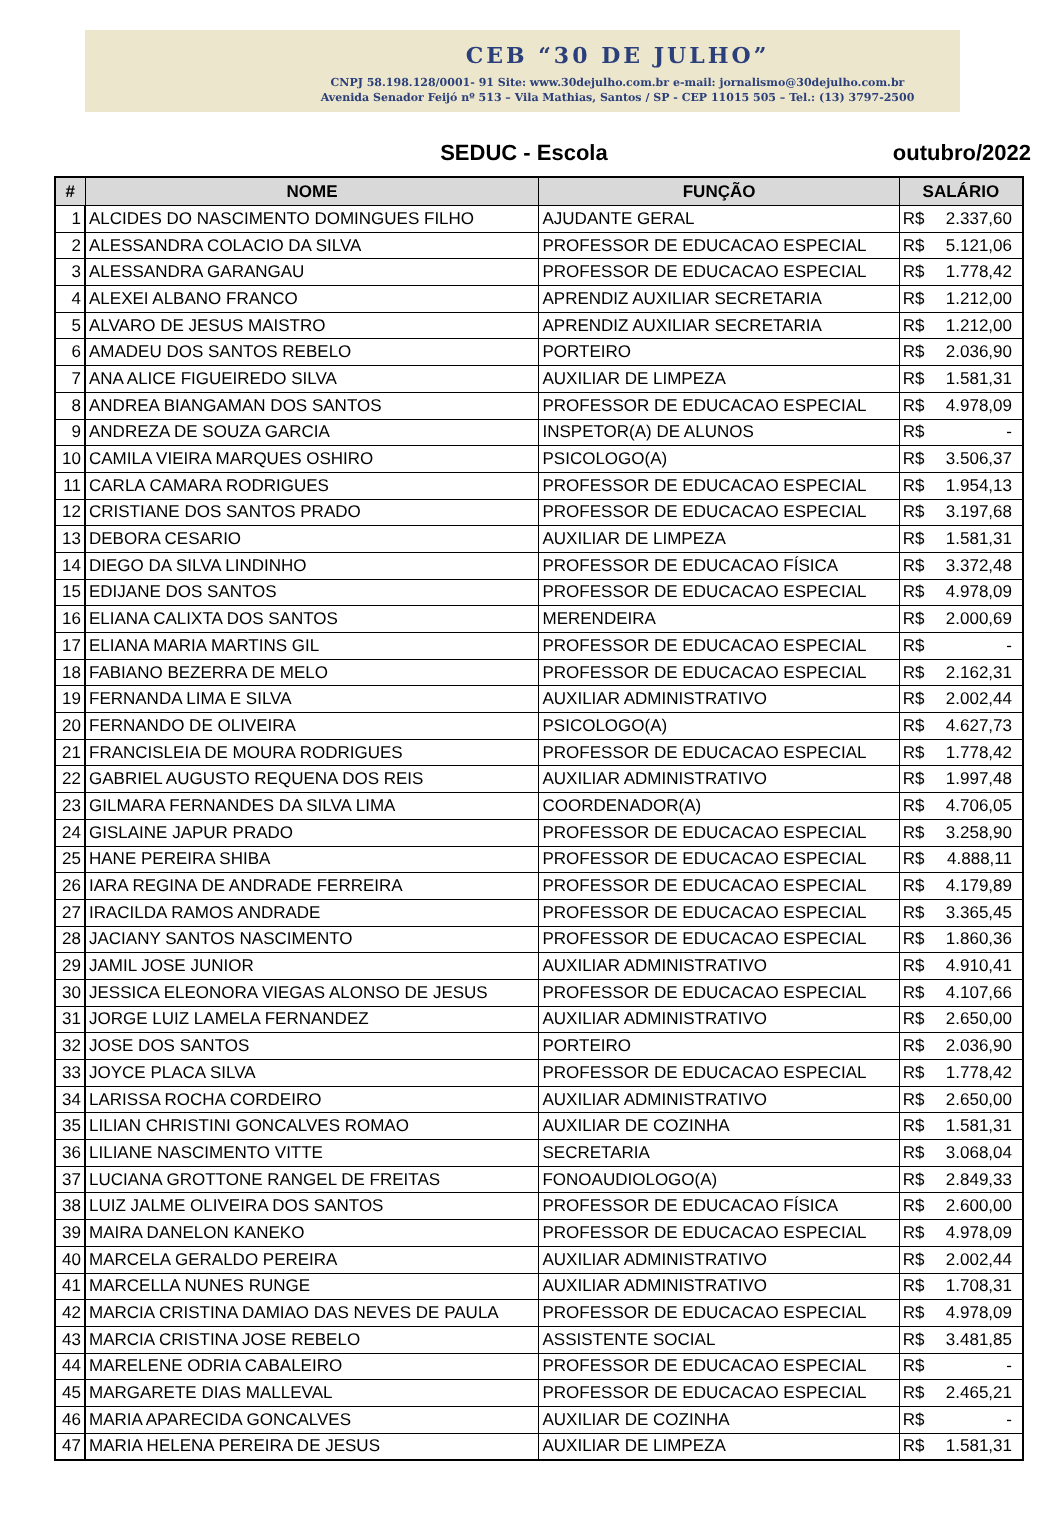CEB “30 DE JULHO”
CNPJ 58.198.128/0001- 91 Site: www.30dejulho.com.br e-mail: jornalismo@30dejulho.com.br
Avenida Senador Feijó nº 513 – Vila Mathias, Santos / SP - CEP 11015 505 – Tel.: (13) 3797-2500
SEDUC - Escola outubro/2022
| # | NOME | FUNÇÃO | SALÁRIO | |
| --- | --- | --- | --- | --- |
| 1 | ALCIDES DO NASCIMENTO DOMINGUES FILHO | AJUDANTE GERAL | R$ | 2.337,60 |
| 2 | ALESSANDRA COLACIO DA SILVA | PROFESSOR DE EDUCACAO ESPECIAL | R$ | 5.121,06 |
| 3 | ALESSANDRA GARANGAU | PROFESSOR DE EDUCACAO ESPECIAL | R$ | 1.778,42 |
| 4 | ALEXEI ALBANO FRANCO | APRENDIZ AUXILIAR SECRETARIA | R$ | 1.212,00 |
| 5 | ALVARO DE JESUS MAISTRO | APRENDIZ AUXILIAR SECRETARIA | R$ | 1.212,00 |
| 6 | AMADEU DOS SANTOS REBELO | PORTEIRO | R$ | 2.036,90 |
| 7 | ANA ALICE FIGUEIREDO SILVA | AUXILIAR DE LIMPEZA | R$ | 1.581,31 |
| 8 | ANDREA BIANGAMAN DOS SANTOS | PROFESSOR DE EDUCACAO ESPECIAL | R$ | 4.978,09 |
| 9 | ANDREZA DE SOUZA GARCIA | INSPETOR(A) DE ALUNOS | R$ | - |
| 10 | CAMILA VIEIRA MARQUES OSHIRO | PSICOLOGO(A) | R$ | 3.506,37 |
| 11 | CARLA CAMARA RODRIGUES | PROFESSOR DE EDUCACAO ESPECIAL | R$ | 1.954,13 |
| 12 | CRISTIANE DOS SANTOS PRADO | PROFESSOR DE EDUCACAO ESPECIAL | R$ | 3.197,68 |
| 13 | DEBORA CESARIO | AUXILIAR DE LIMPEZA | R$ | 1.581,31 |
| 14 | DIEGO DA SILVA LINDINHO | PROFESSOR DE EDUCACAO FÍSICA | R$ | 3.372,48 |
| 15 | EDIJANE DOS SANTOS | PROFESSOR DE EDUCACAO ESPECIAL | R$ | 4.978,09 |
| 16 | ELIANA CALIXTA DOS SANTOS | MERENDEIRA | R$ | 2.000,69 |
| 17 | ELIANA MARIA MARTINS GIL | PROFESSOR DE EDUCACAO ESPECIAL | R$ | - |
| 18 | FABIANO BEZERRA DE MELO | PROFESSOR DE EDUCACAO ESPECIAL | R$ | 2.162,31 |
| 19 | FERNANDA LIMA E SILVA | AUXILIAR ADMINISTRATIVO | R$ | 2.002,44 |
| 20 | FERNANDO DE OLIVEIRA | PSICOLOGO(A) | R$ | 4.627,73 |
| 21 | FRANCISLEIA DE MOURA RODRIGUES | PROFESSOR DE EDUCACAO ESPECIAL | R$ | 1.778,42 |
| 22 | GABRIEL AUGUSTO REQUENA DOS REIS | AUXILIAR ADMINISTRATIVO | R$ | 1.997,48 |
| 23 | GILMARA FERNANDES DA SILVA LIMA | COORDENADOR(A) | R$ | 4.706,05 |
| 24 | GISLAINE JAPUR PRADO | PROFESSOR DE EDUCACAO ESPECIAL | R$ | 3.258,90 |
| 25 | HANE PEREIRA SHIBA | PROFESSOR DE EDUCACAO ESPECIAL | R$ | 4.888,11 |
| 26 | IARA REGINA DE ANDRADE FERREIRA | PROFESSOR DE EDUCACAO ESPECIAL | R$ | 4.179,89 |
| 27 | IRACILDA RAMOS ANDRADE | PROFESSOR DE EDUCACAO ESPECIAL | R$ | 3.365,45 |
| 28 | JACIANY SANTOS NASCIMENTO | PROFESSOR DE EDUCACAO ESPECIAL | R$ | 1.860,36 |
| 29 | JAMIL JOSE JUNIOR | AUXILIAR ADMINISTRATIVO | R$ | 4.910,41 |
| 30 | JESSICA ELEONORA VIEGAS ALONSO DE JESUS | PROFESSOR DE EDUCACAO ESPECIAL | R$ | 4.107,66 |
| 31 | JORGE LUIZ LAMELA FERNANDEZ | AUXILIAR ADMINISTRATIVO | R$ | 2.650,00 |
| 32 | JOSE DOS SANTOS | PORTEIRO | R$ | 2.036,90 |
| 33 | JOYCE PLACA SILVA | PROFESSOR DE EDUCACAO ESPECIAL | R$ | 1.778,42 |
| 34 | LARISSA ROCHA CORDEIRO | AUXILIAR ADMINISTRATIVO | R$ | 2.650,00 |
| 35 | LILIAN CHRISTINI GONCALVES ROMAO | AUXILIAR DE COZINHA | R$ | 1.581,31 |
| 36 | LILIANE NASCIMENTO VITTE | SECRETARIA | R$ | 3.068,04 |
| 37 | LUCIANA GROTTONE RANGEL DE FREITAS | FONOAUDIOLOGO(A) | R$ | 2.849,33 |
| 38 | LUIZ JALME OLIVEIRA DOS SANTOS | PROFESSOR DE EDUCACAO FÍSICA | R$ | 2.600,00 |
| 39 | MAIRA DANELON KANEKO | PROFESSOR DE EDUCACAO ESPECIAL | R$ | 4.978,09 |
| 40 | MARCELA GERALDO PEREIRA | AUXILIAR ADMINISTRATIVO | R$ | 2.002,44 |
| 41 | MARCELLA NUNES RUNGE | AUXILIAR ADMINISTRATIVO | R$ | 1.708,31 |
| 42 | MARCIA CRISTINA DAMIAO DAS NEVES DE PAULA | PROFESSOR DE EDUCACAO ESPECIAL | R$ | 4.978,09 |
| 43 | MARCIA CRISTINA JOSE REBELO | ASSISTENTE SOCIAL | R$ | 3.481,85 |
| 44 | MARELENE ODRIA CABALEIRO | PROFESSOR DE EDUCACAO ESPECIAL | R$ | - |
| 45 | MARGARETE DIAS MALLEVAL | PROFESSOR DE EDUCACAO ESPECIAL | R$ | 2.465,21 |
| 46 | MARIA APARECIDA GONCALVES | AUXILIAR DE COZINHA | R$ | - |
| 47 | MARIA HELENA PEREIRA DE JESUS | AUXILIAR DE LIMPEZA | R$ | 1.581,31 |